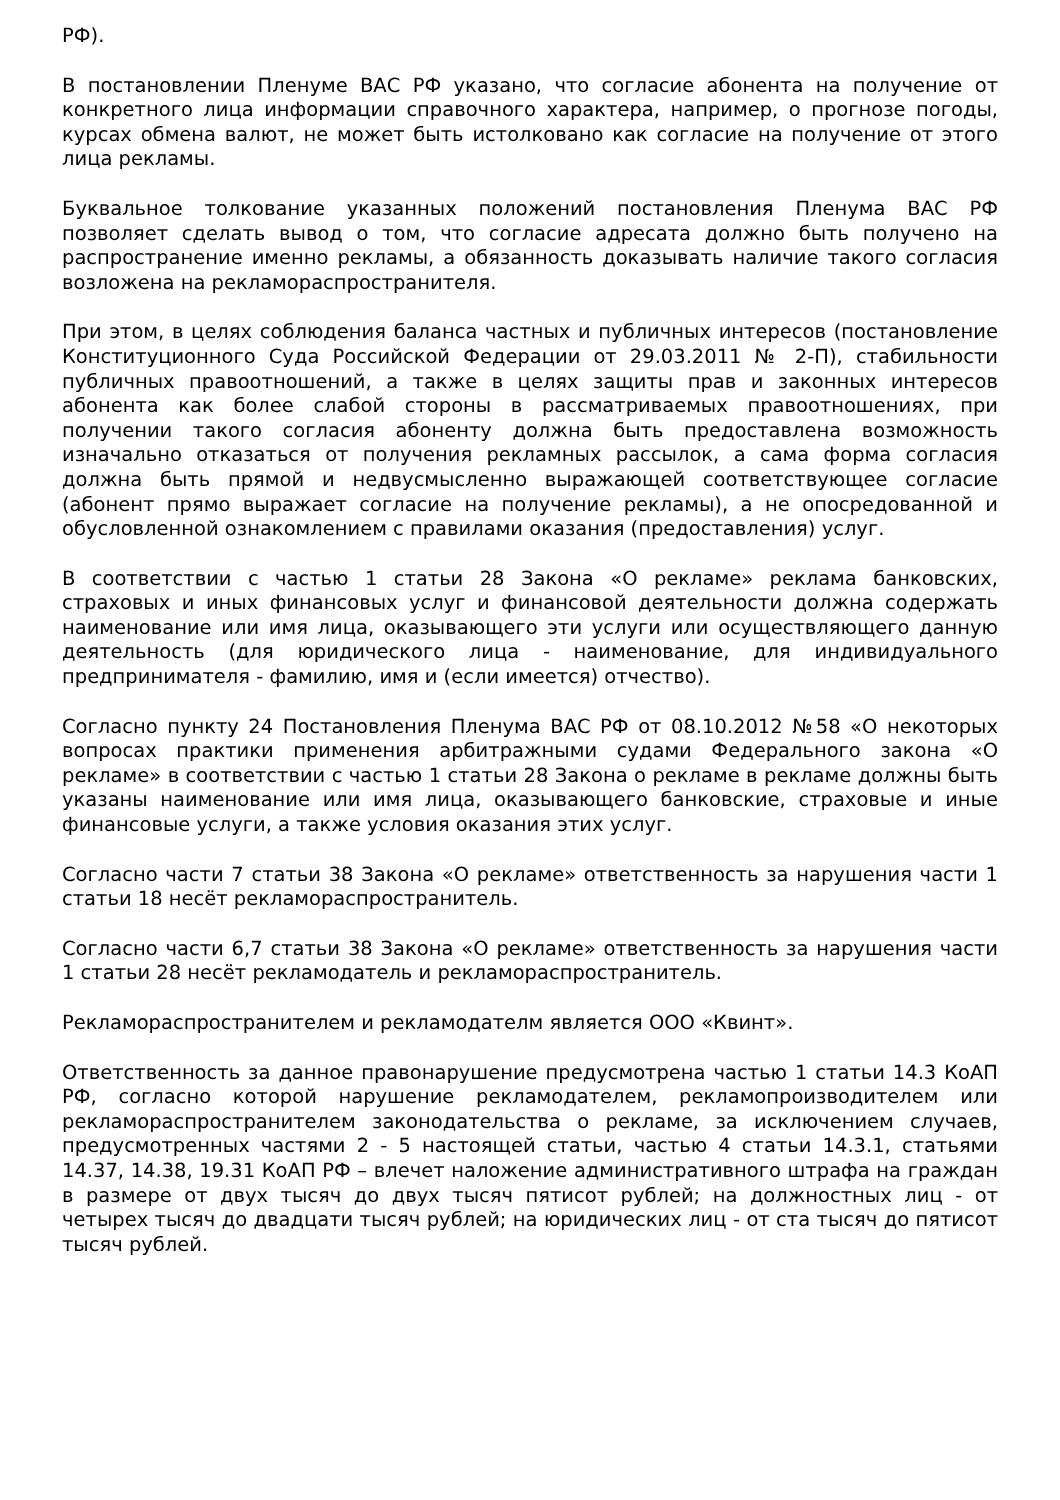РФ).
В постановлении Пленуме ВАС РФ указано, что согласие абонента на получение от конкретного лица информации справочного характера, например, о прогнозе погоды, курсах обмена валют, не может быть истолковано как согласие на получение от этого лица рекламы.
Буквальное толкование указанных положений постановления Пленума ВАС РФ позволяет сделать вывод о том, что согласие адресата должно быть получено на распространение именно рекламы, а обязанность доказывать наличие такого согласия возложена на рекламораспространителя.
При этом, в целях соблюдения баланса частных и публичных интересов (постановление Конституционного Суда Российской Федерации от 29.03.2011 № 2-П), стабильности публичных правоотношений, а также в целях защиты прав и законных интересов абонента как более слабой стороны в рассматриваемых правоотношениях, при получении такого согласия абоненту должна быть предоставлена возможность изначально отказаться от получения рекламных рассылок, а сама форма согласия должна быть прямой и недвусмысленно выражающей соответствующее согласие (абонент прямо выражает согласие на получение рекламы), а не опосредованной и обусловленной ознакомлением с правилами оказания (предоставления) услуг.
В соответствии с частью 1 статьи 28 Закона «О рекламе» реклама банковских, страховых и иных финансовых услуг и финансовой деятельности должна содержать наименование или имя лица, оказывающего эти услуги или осуществляющего данную деятельность (для юридического лица - наименование, для индивидуального предпринимателя - фамилию, имя и (если имеется) отчество).
Согласно пункту 24 Постановления Пленума ВАС РФ от 08.10.2012 №58 «О некоторых вопросах практики применения арбитражными судами Федерального закона «О рекламе» в соответствии с частью 1 статьи 28 Закона о рекламе в рекламе должны быть указаны наименование или имя лица, оказывающего банковские, страховые и иные финансовые услуги, а также условия оказания этих услуг.
Согласно части 7 статьи 38 Закона «О рекламе» ответственность за нарушения части 1 статьи 18 несёт рекламораспространитель.
Согласно части 6,7 статьи 38 Закона «О рекламе» ответственность за нарушения части 1 статьи 28 несёт рекламодатель и рекламораспространитель.
Рекламораспространителем и рекламодателм является ООО «Квинт».
Ответственность за данное правонарушение предусмотрена частью 1 статьи 14.3 КоАП РФ, согласно которой нарушение рекламодателем, рекламопроизводителем или рекламораспространителем законодательства о рекламе, за исключением случаев, предусмотренных частями 2 - 5 настоящей статьи, частью 4 статьи 14.3.1, статьями 14.37, 14.38, 19.31 КоАП РФ – влечет наложение административного штрафа на граждан в размере от двух тысяч до двух тысяч пятисот рублей; на должностных лиц - от четырех тысяч до двадцати тысяч рублей; на юридических лиц - от ста тысяч до пятисот тысяч рублей.